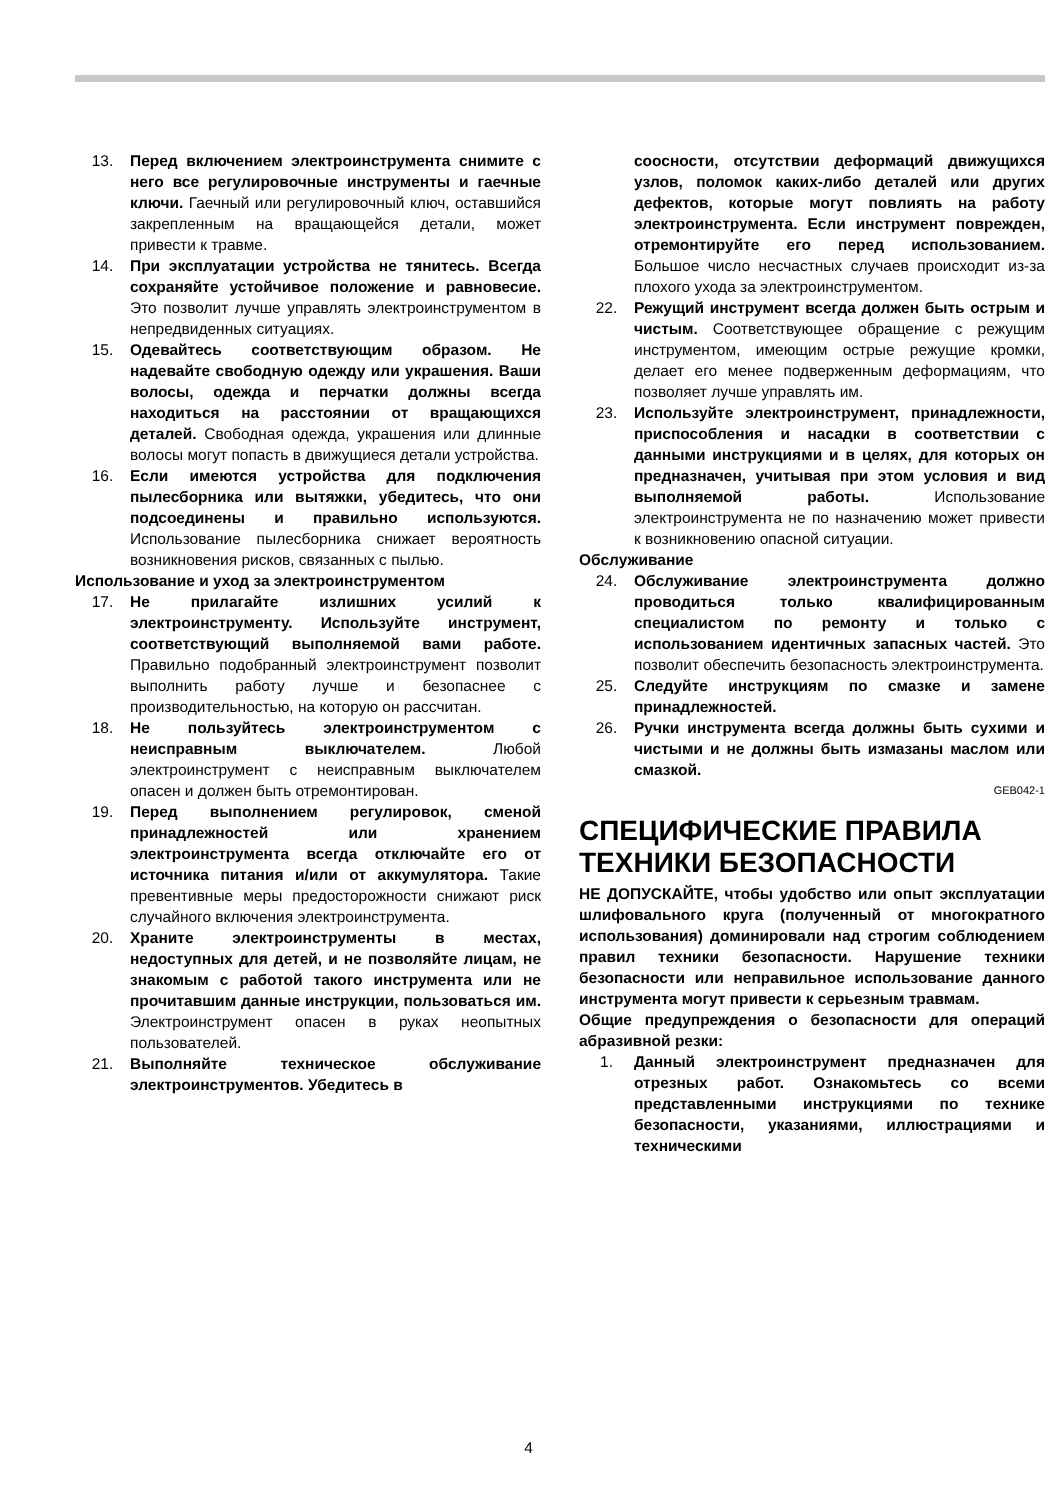13. Перед включением электроинструмента снимите с него все регулировочные инструменты и гаечные ключи. Гаечный или регулировочный ключ, оставшийся закрепленным на вращающейся детали, может привести к травме.
14. При эксплуатации устройства не тянитесь. Всегда сохраняйте устойчивое положение и равновесие. Это позволит лучше управлять электроинструментом в непредвиденных ситуациях.
15. Одевайтесь соответствующим образом. Не надевайте свободную одежду или украшения. Ваши волосы, одежда и перчатки должны всегда находиться на расстоянии от вращающихся деталей. Свободная одежда, украшения или длинные волосы могут попасть в движущиеся детали устройства.
16. Если имеются устройства для подключения пылесборника или вытяжки, убедитесь, что они подсоединены и правильно используются. Использование пылесборника снижает вероятность возникновения рисков, связанных с пылью.
Использование и уход за электроинструментом
17. Не прилагайте излишних усилий к электроинструменту. Используйте инструмент, соответствующий выполняемой вами работе. Правильно подобранный электроинструмент позволит выполнить работу лучше и безопаснее с производительностью, на которую он рассчитан.
18. Не пользуйтесь электроинструментом с неисправным выключателем. Любой электроинструмент с неисправным выключателем опасен и должен быть отремонтирован.
19. Перед выполнением регулировок, сменой принадлежностей или хранением электроинструмента всегда отключайте его от источника питания и/или от аккумулятора. Такие превентивные меры предосторожности снижают риск случайного включения электроинструмента.
20. Храните электроинструменты в местах, недоступных для детей, и не позволяйте лицам, не знакомым с работой такого инструмента или не прочитавшим данные инструкции, пользоваться им. Электроинструмент опасен в руках неопытных пользователей.
21. Выполняйте техническое обслуживание электроинструментов. Убедитесь в
соосности, отсутствии деформаций движущихся узлов, поломок каких-либо деталей или других дефектов, которые могут повлиять на работу электроинструмента. Если инструмент поврежден, отремонтируйте его перед использованием. Большое число несчастных случаев происходит из-за плохого ухода за электроинструментом.
22. Режущий инструмент всегда должен быть острым и чистым. Соответствующее обращение с режущим инструментом, имеющим острые режущие кромки, делает его менее подверженным деформациям, что позволяет лучше управлять им.
23. Используйте электроинструмент, принадлежности, приспособления и насадки в соответствии с данными инструкциями и в целях, для которых он предназначен, учитывая при этом условия и вид выполняемой работы. Использование электроинструмента не по назначению может привести к возникновению опасной ситуации.
Обслуживание
24. Обслуживание электроинструмента должно проводиться только квалифицированным специалистом по ремонту и только с использованием идентичных запасных частей. Это позволит обеспечить безопасность электроинструмента.
25. Следуйте инструкциям по смазке и замене принадлежностей.
26. Ручки инструмента всегда должны быть сухими и чистыми и не должны быть измазаны маслом или смазкой.
GEB042-1
СПЕЦИФИЧЕСКИЕ ПРАВИЛА ТЕХНИКИ БЕЗОПАСНОСТИ
НЕ ДОПУСКАЙТЕ, чтобы удобство или опыт эксплуатации шлифовального круга (полученный от многократного использования) доминировали над строгим соблюдением правил техники безопасности. Нарушение техники безопасности или неправильное использование данного инструмента могут привести к серьезным травмам.
Общие предупреждения о безопасности для операций абразивной резки:
1. Данный электроинструмент предназначен для отрезных работ. Ознакомьтесь со всеми представленными инструкциями по технике безопасности, указаниями, иллюстрациями и техническими
4